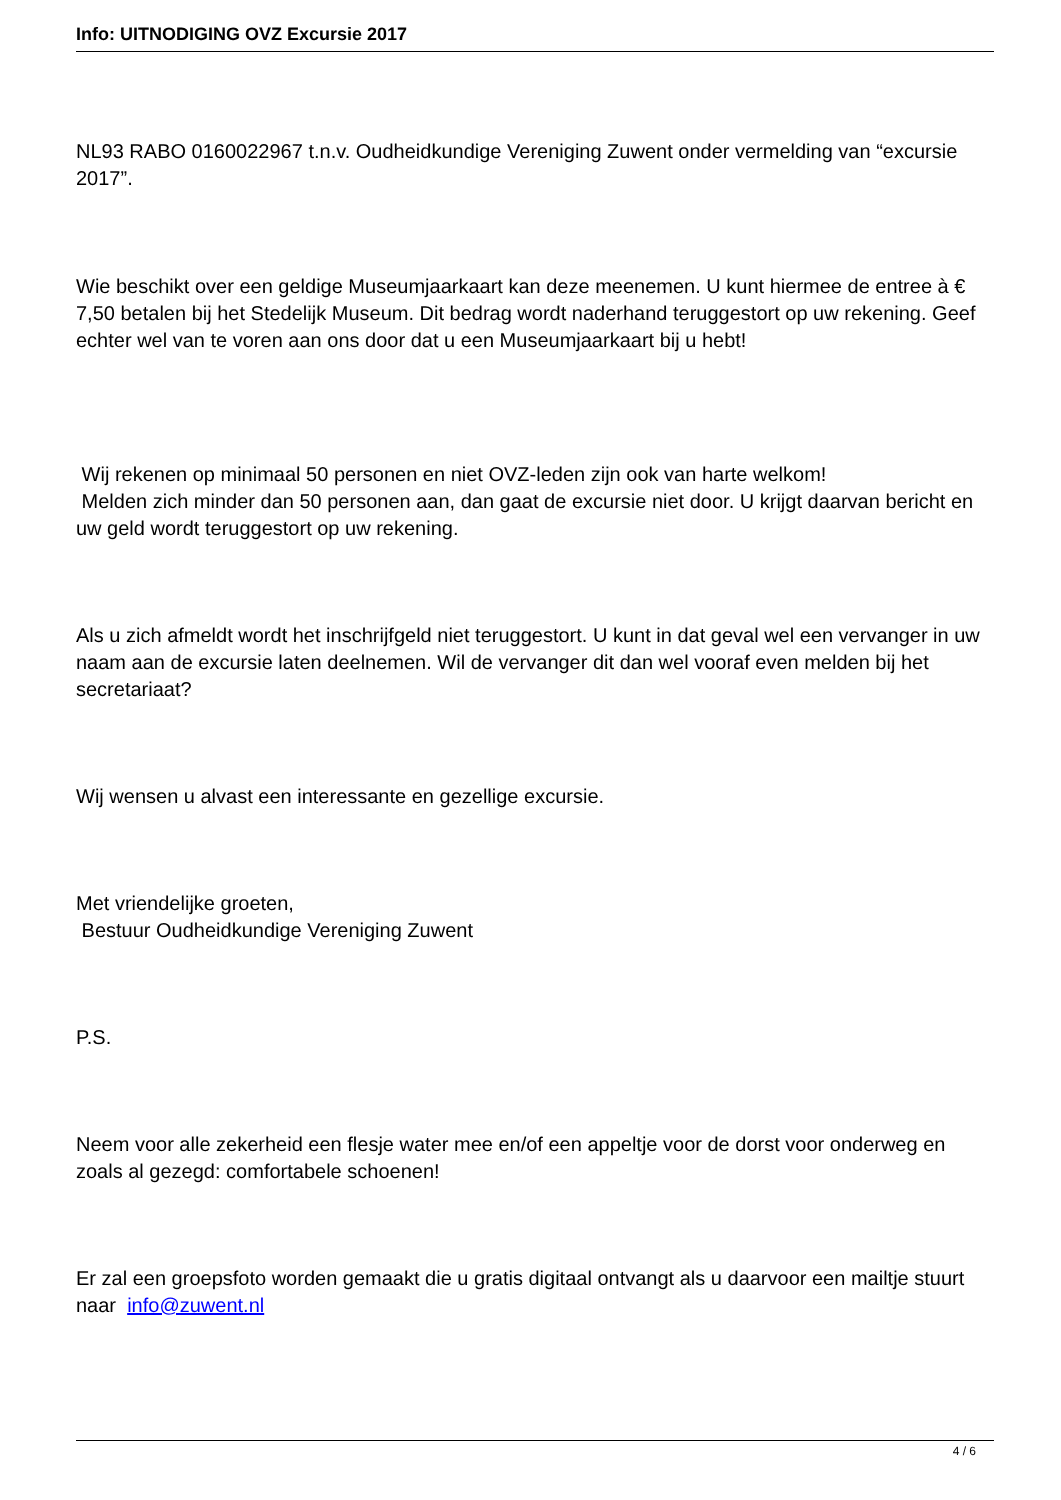Info: UITNODIGING OVZ Excursie 2017
NL93 RABO 0160022967 t.n.v. Oudheidkundige Vereniging Zuwent onder vermelding van “excursie 2017”.
Wie beschikt over een geldige Museumjaarkaart kan deze meenemen. U kunt hiermee de entree à € 7,50 betalen bij het Stedelijk Museum. Dit bedrag wordt naderhand teruggestort op uw rekening. Geef echter wel van te voren aan ons door dat u een Museumjaarkaart bij u hebt!
Wij rekenen op minimaal 50 personen en niet OVZ-leden zijn ook van harte welkom!
Melden zich minder dan 50 personen aan, dan gaat de excursie niet door. U krijgt daarvan bericht en uw geld wordt teruggestort op uw rekening.
Als u zich afmeldt wordt het inschrijfgeld niet teruggestort. U kunt in dat geval wel een vervanger in uw naam aan de excursie laten deelnemen. Wil de vervanger dit dan wel vooraf even melden bij het secretariaat?
Wij wensen u alvast een interessante en gezellige excursie.
Met vriendelijke groeten,
Bestuur Oudheidkundige Vereniging Zuwent
P.S.
Neem voor alle zekerheid een flesje water mee en/of een appeltje voor de dorst voor onderweg en zoals al gezegd: comfortabele schoenen!
Er zal een groepsfoto worden gemaakt die u gratis digitaal ontvangt als u daarvoor een mailtje stuurt naar info@zuwent.nl
4 / 6